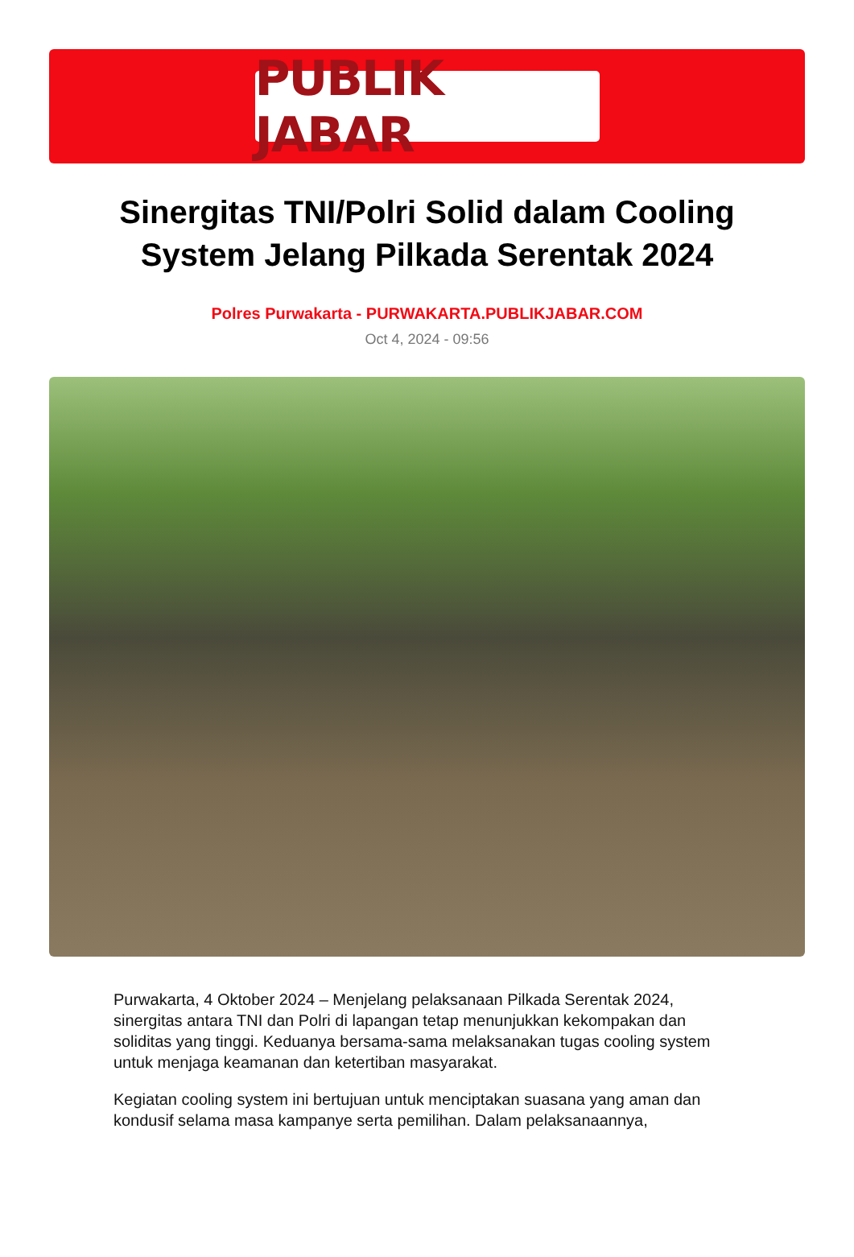PUBLIK JABAR
Sinergitas TNI/Polri Solid dalam Cooling System Jelang Pilkada Serentak 2024
Polres Purwakarta - PURWAKARTA.PUBLIKJABAR.COM
Oct 4, 2024 - 09:56
Purwakarta, 4 Oktober 2024 – Menjelang pelaksanaan Pilkada Serentak 2024, sinergitas antara TNI dan Polri di lapangan tetap menunjukkan kekompakan dan soliditas yang tinggi. Keduanya bersama-sama melaksanakan tugas cooling system untuk menjaga keamanan dan ketertiban masyarakat.
Kegiatan cooling system ini bertujuan untuk menciptakan suasana yang aman dan kondusif selama masa kampanye serta pemilihan. Dalam pelaksanaannya,